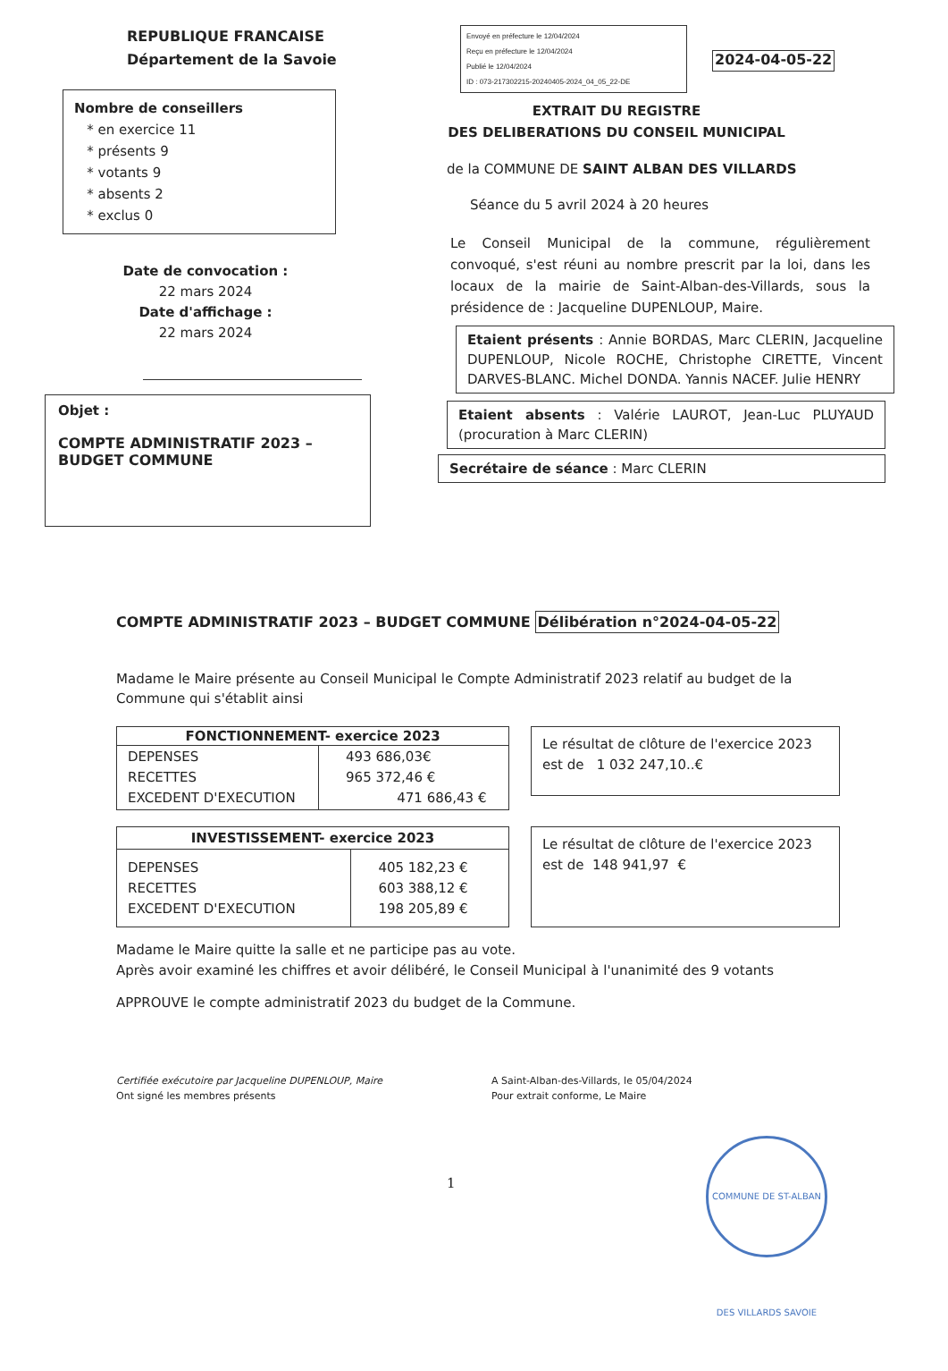REPUBLIQUE FRANCAISE
Département de la Savoie
Nombre de conseillers
* en exercice 11
* présents 9
* votants 9
* absents 2
* exclus 0
Date de convocation :
22 mars 2024
Date d'affichage :
22 mars 2024
Objet :
COMPTE ADMINISTRATIF 2023 –
BUDGET COMMUNE
Envoyé en préfecture le 12/04/2024
Reçu en préfecture le 12/04/2024
Publié le 12/04/2024
ID : 073-217302215-20240405-2024_04_05_22-DE
2024-04-05-22
EXTRAIT DU REGISTRE
DES DELIBERATIONS DU CONSEIL MUNICIPAL
de la COMMUNE DE SAINT ALBAN DES VILLARDS
Séance du 5 avril 2024 à 20 heures
Le Conseil Municipal de la commune, régulièrement convoqué, s'est réuni au nombre prescrit par la loi, dans les locaux de la mairie de Saint-Alban-des-Villards, sous la présidence de : Jacqueline DUPENLOUP, Maire.
Etaient présents : Annie BORDAS, Marc CLERIN, Jacqueline DUPENLOUP, Nicole ROCHE, Christophe CIRETTE, Vincent DARVES-BLANC. Michel DONDA. Yannis NACEF. Julie HENRY
Etaient absents : Valérie LAUROT, Jean-Luc PLUYAUD (procuration à Marc CLERIN)
Secrétaire de séance : Marc CLERIN
COMPTE ADMINISTRATIF 2023 – BUDGET COMMUNE
Délibération n°2024-04-05-22
Madame le Maire présente au Conseil Municipal le Compte Administratif 2023 relatif au budget de la Commune qui s'établit ainsi
| FONCTIONNEMENT- exercice 2023 | |
| --- | --- |
| DEPENSES RECETTES EXCEDENT D'EXECUTION | 493 686,03€ 965 372,46 € 471 686,43 € |
Le résultat de clôture de l'exercice 2023 est de 1 032 247,10..€
| INVESTISSEMENT- exercice 2023 | |
| --- | --- |
| DEPENSES RECETTES EXCEDENT D'EXECUTION | 405 182,23 € 603 388,12 € 198 205,89 € |
Le résultat de clôture de l'exercice 2023 est de 148 941,97 €
Madame le Maire quitte la salle et ne participe pas au vote.
Après avoir examiné les chiffres et avoir délibéré, le Conseil Municipal à l'unanimité des 9 votants
APPROUVE le compte administratif 2023 du budget de la Commune.
Certifiée exécutoire par Jacqueline DUPENLOUP, Maire
Ont signé les membres présents
A Saint-Alban-des-Villards, le 05/04/2024
Pour extrait conforme, Le Maire
1
COMMUNE DE ST-ALBAN DES VILLARDS SAVOIE